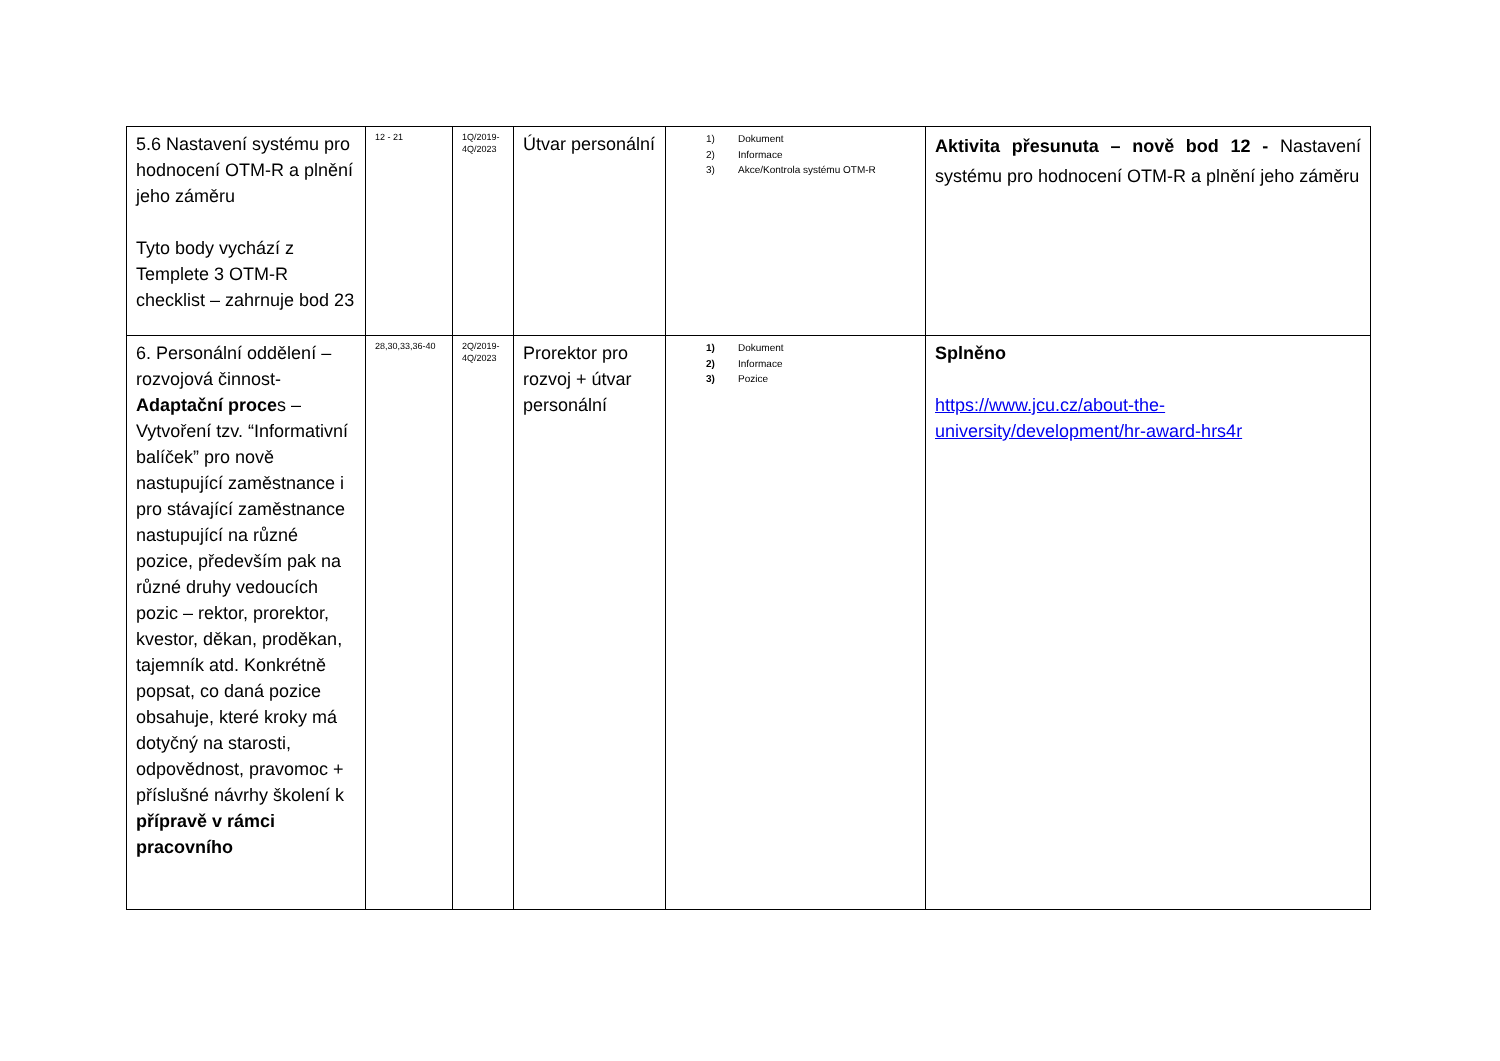| 5.6 Nastavení systému pro hodnocení OTM-R a plnění jeho záměru Tyto body vychází z Templete 3 OTM-R checklist – zahrnuje bod 23 | 12 - 21 | 1Q/2019- 4Q/2023 | Útvar personální | 1) Dokument 2) Informace 3) Akce/Kontrola systému OTM-R | Aktivita přesunuta – nově bod 12 - Nastavení systému pro hodnocení OTM-R a plnění jeho záměru |
| 6. Personální oddělení – rozvojová činnost- Adaptační proce s – Vytvoření tzv. “Informativní balíček” pro nově nastupující zaměstnance i pro stávající zaměstnance nastupující na různé pozice, především pak na různé druhy vedoucích pozic – rektor, prorektor, kvestor, děkan, proděkan, tajemník atd. Konkrétně popsat, co daná pozice obsahuje, které kroky má dotyčný na starosti, odpovědnost, pravomoc + příslušné návrhy školení k přípravě v rámci pracovního | 28,30,33,36-40 | 2Q/2019- 4Q/2023 | Prorektor pro rozvoj + útvar personální | 1) Dokument 2) Informace 3) Pozice | Splněno https://www.jcu.cz/about-the-university/development/hr-award-hrs4r |